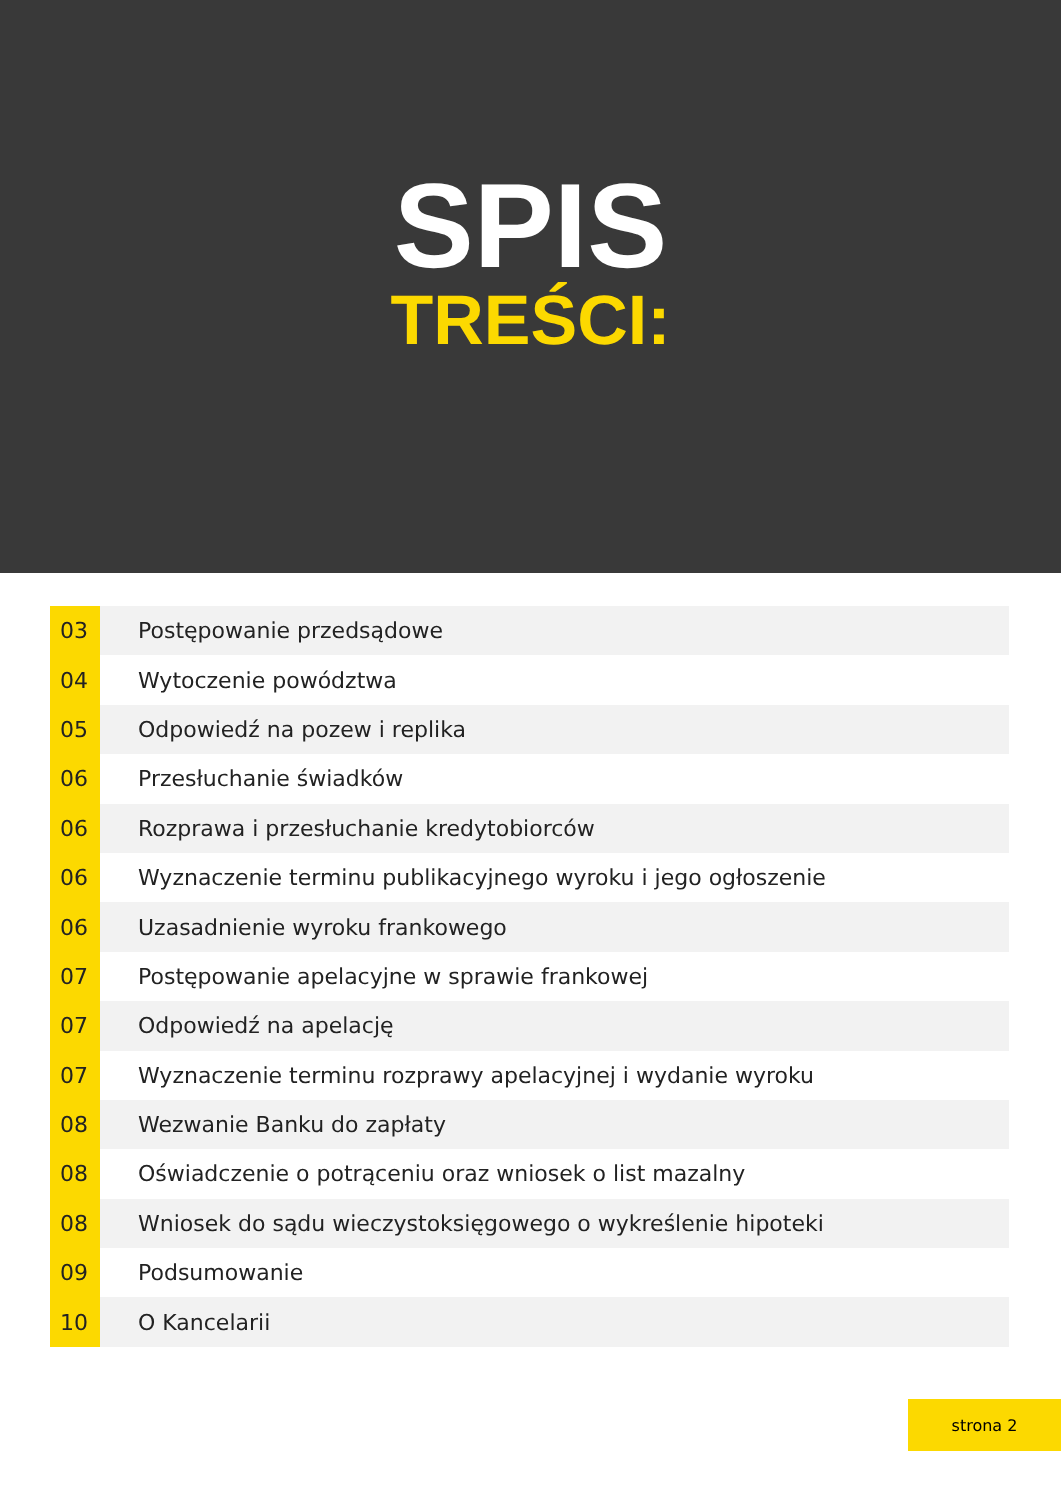SPIS
TREŚCI:
03 Postępowanie przedsądowe
04 Wytoczenie powództwa
05 Odpowiedź na pozew i replika
06 Przesłuchanie świadków
06
Rozprawa i przesłuchanie kredytobiorców
06
Wyznaczenie terminu publikacyjnego wyroku i jego ogłoszenie
06 Uzasadnienie wyroku frankowego
07
Postępowanie apelacyjne w sprawie frankowej
07 Odpowiedź na apelację
07
Wyznaczenie terminu rozprawy apelacyjnej i wydanie wyroku
08 Wezwanie Banku do zapłaty
08
Oświadczenie o potrąceniu oraz wniosek o list mazalny
08
Wniosek do sądu wieczystoksięgowego o wykreślenie hipoteki
09 Podsumowanie
10 O Kancelarii
strona 2